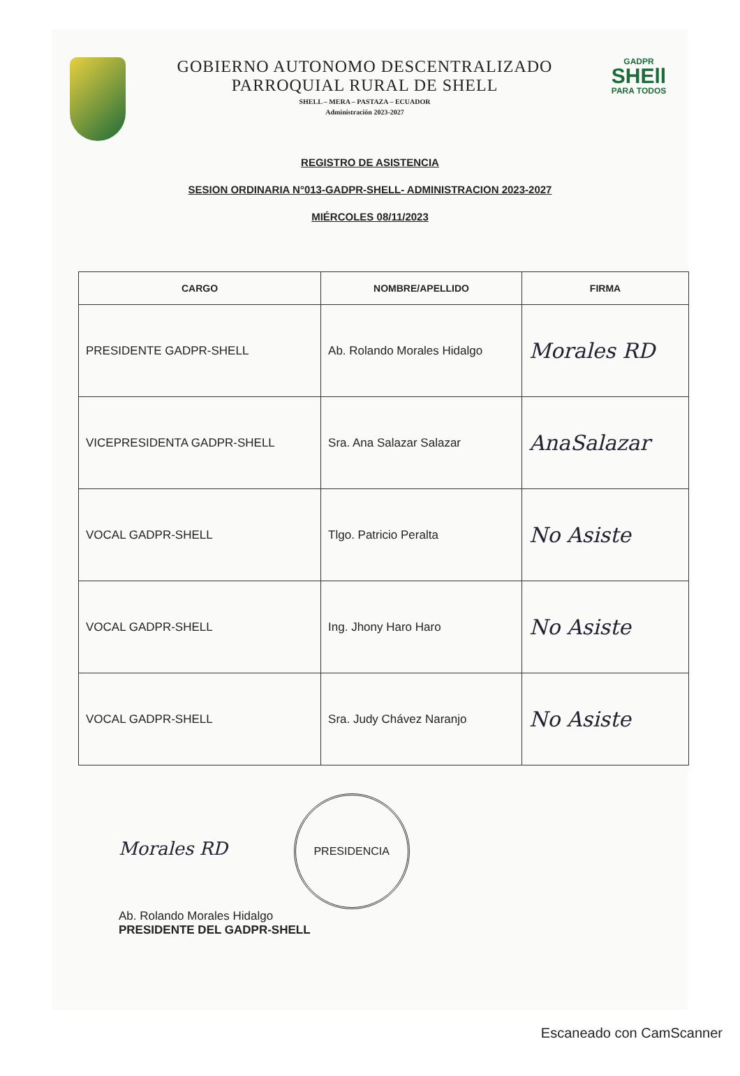GOBIERNO AUTONOMO DESCENTRALIZADO
PARROQUIAL RURAL DE SHELL
SHELL – MERA – PASTAZA – ECUADOR
Administración 2023-2027
GADPR
SHEll
PARA TODOS
REGISTRO DE ASISTENCIA
SESION ORDINARIA N°013-GADPR-SHELL- ADMINISTRACION 2023-2027
MIÉRCOLES 08/11/2023
| CARGO | NOMBRE/APELLIDO | FIRMA |
| --- | --- | --- |
| PRESIDENTE GADPR-SHELL | Ab. Rolando Morales Hidalgo | Morales RD |
| VICEPRESIDENTA GADPR-SHELL | Sra. Ana Salazar Salazar | AnaSalazar |
| VOCAL GADPR-SHELL | Tlgo. Patricio Peralta | No Asiste |
| VOCAL GADPR-SHELL | Ing. Jhony Haro Haro | No Asiste |
| VOCAL GADPR-SHELL | Sra. Judy Chávez Naranjo | No Asiste |
Morales RD PRESIDENCIA
Ab. Rolando Morales Hidalgo
PRESIDENTE DEL GADPR-SHELL
Escaneado con CamScanner